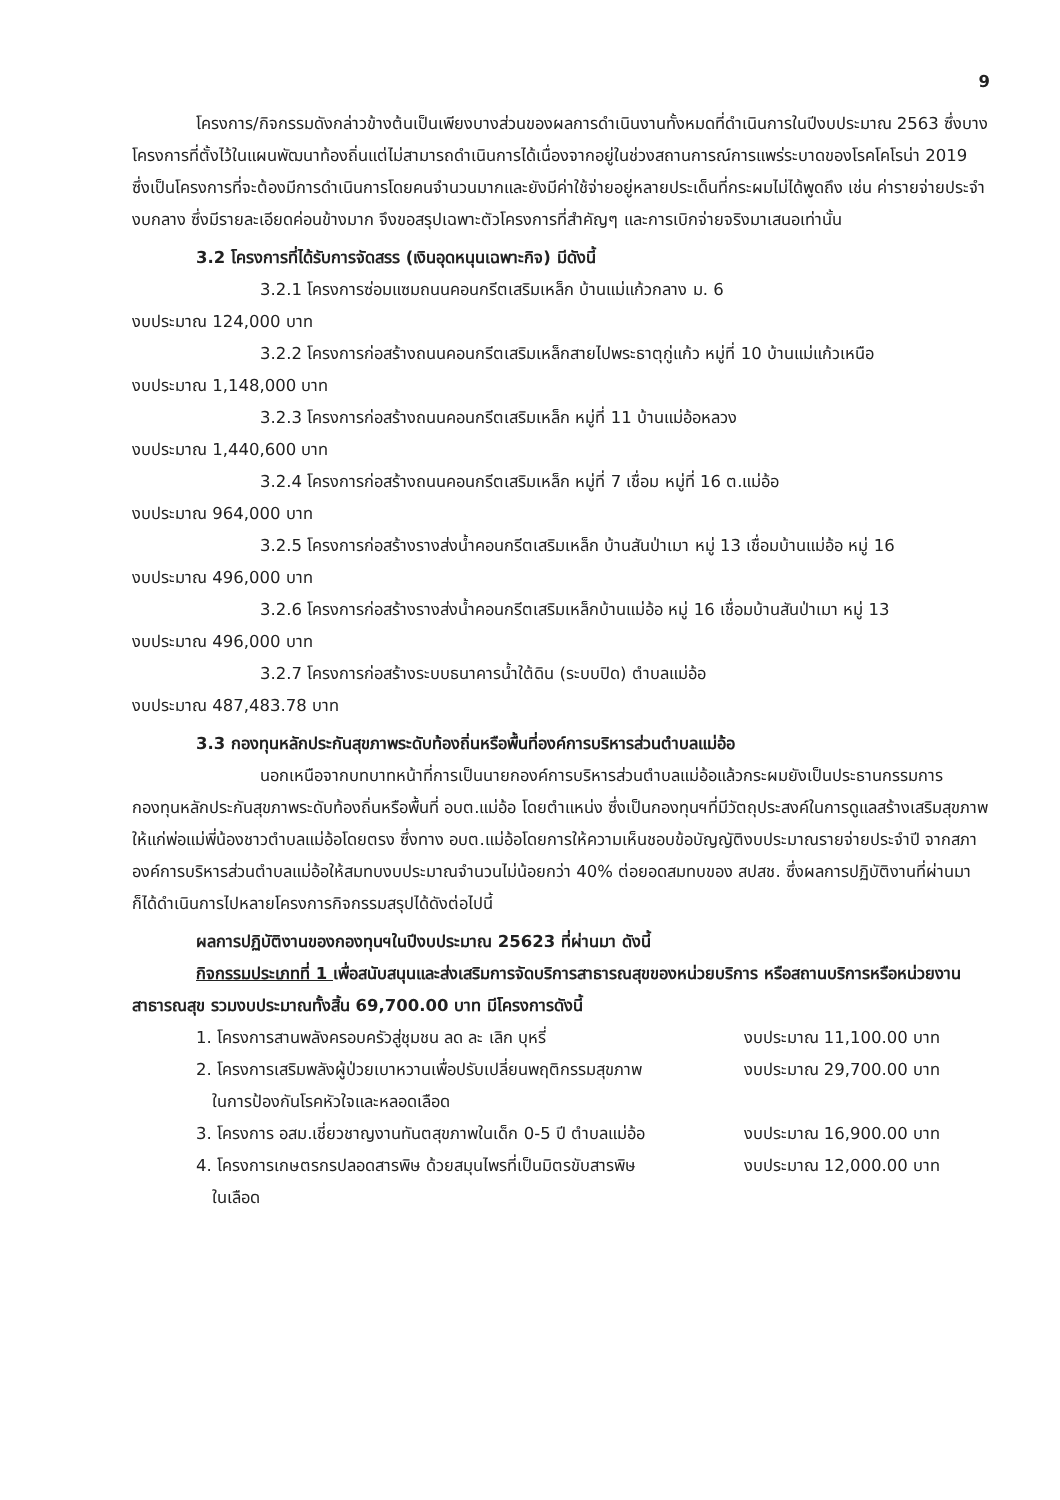9
โครงการ/กิจกรรมดังกล่าวข้างต้นเป็นเพียงบางส่วนของผลการดำเนินงานทั้งหมดที่ดำเนินการในปีงบประมาณ 2563 ซึ่งบางโครงการที่ตั้งไว้ในแผนพัฒนาท้องถิ่นแต่ไม่สามารถดำเนินการได้เนื่องจากอยู่ในช่วงสถานการณ์การแพร่ระบาดของโรคโคโรน่า 2019 ซึ่งเป็นโครงการที่จะต้องมีการดำเนินการโดยคนจำนวนมากและยังมีค่าใช้จ่ายอยู่หลายประเด็นที่กระผมไม่ได้พูดถึง เช่น ค่ารายจ่ายประจำ งบกลาง ซึ่งมีรายละเอียดค่อนข้างมาก จึงขอสรุปเฉพาะตัวโครงการที่สำคัญๆ และการเบิกจ่ายจริงมาเสนอเท่านั้น
3.2 โครงการที่ได้รับการจัดสรร (เงินอุดหนุนเฉพาะกิจ) มีดังนี้
3.2.1 โครงการซ่อมแซมถนนคอนกรีตเสริมเหล็ก บ้านแม่แก้วกลาง ม. 6
งบประมาณ 124,000 บาท
3.2.2 โครงการก่อสร้างถนนคอนกรีตเสริมเหล็กสายไปพระธาตุกู่แก้ว หมู่ที่ 10 บ้านแม่แก้วเหนือ
งบประมาณ 1,148,000 บาท
3.2.3 โครงการก่อสร้างถนนคอนกรีตเสริมเหล็ก หมู่ที่ 11 บ้านแม่อ้อหลวง
งบประมาณ 1,440,600 บาท
3.2.4 โครงการก่อสร้างถนนคอนกรีตเสริมเหล็ก หมู่ที่ 7 เชื่อม หมู่ที่ 16 ต.แม่อ้อ
งบประมาณ 964,000 บาท
3.2.5 โครงการก่อสร้างรางส่งน้ำคอนกรีตเสริมเหล็ก บ้านสันป่าเมา หมู่ 13 เชื่อมบ้านแม่อ้อ หมู่ 16
งบประมาณ 496,000 บาท
3.2.6 โครงการก่อสร้างรางส่งน้ำคอนกรีตเสริมเหล็กบ้านแม่อ้อ หมู่ 16 เชื่อมบ้านสันป่าเมา หมู่ 13
งบประมาณ 496,000 บาท
3.2.7 โครงการก่อสร้างระบบธนาคารน้ำใต้ดิน (ระบบปิด) ตำบลแม่อ้อ
งบประมาณ 487,483.78 บาท
3.3 กองทุนหลักประกันสุขภาพระดับท้องถิ่นหรือพื้นที่องค์การบริหารส่วนตำบลแม่อ้อ
นอกเหนือจากบทบาทหน้าที่การเป็นนายกองค์การบริหารส่วนตำบลแม่อ้อแล้วกระผมยังเป็นประธานกรรมการกองทุนหลักประกันสุขภาพระดับท้องถิ่นหรือพื้นที่ อบต.แม่อ้อ โดยตำแหน่ง ซึ่งเป็นกองทุนฯที่มีวัตถุประสงค์ในการดูแลสร้างเสริมสุขภาพให้แก่พ่อแม่พี่น้องชาวตำบลแม่อ้อโดยตรง ซึ่งทาง อบต.แม่อ้อโดยการให้ความเห็นชอบข้อบัญญัติงบประมาณรายจ่ายประจำปี จากสภาองค์การบริหารส่วนตำบลแม่อ้อให้สมทบงบประมาณจำนวนไม่น้อยกว่า 40% ต่อยอดสมทบของ สปสช. ซึ่งผลการปฏิบัติงานที่ผ่านมาก็ได้ดำเนินการไปหลายโครงการกิจกรรมสรุปได้ดังต่อไปนี้
ผลการปฏิบัติงานของกองทุนฯในปีงบประมาณ 25623 ที่ผ่านมา ดังนี้
กิจกรรมประเภทที่ 1 เพื่อสนับสนุนและส่งเสริมการจัดบริการสาธารณสุขของหน่วยบริการ หรือสถานบริการหรือหน่วยงานสาธารณสุข รวมงบประมาณทั้งสิ้น 69,700.00 บาท มีโครงการดังนี้
1. โครงการสานพลังครอบครัวสู่ชุมชน ลด ละ เลิก บุหรี่ งบประมาณ 11,100.00 บาท
2. โครงการเสริมพลังผู้ป่วยเบาหวานเพื่อปรับเปลี่ยนพฤติกรรมสุขภาพ งบประมาณ 29,700.00 บาท
ในการป้องกันโรคหัวใจและหลอดเลือด
3. โครงการ อสม.เชี่ยวชาญงานทันตสุขภาพในเด็ก 0-5 ปี ตำบลแม่อ้อ งบประมาณ 16,900.00 บาท
4. โครงการเกษตรกรปลอดสารพิษ ด้วยสมุนไพรที่เป็นมิตรขับสารพิษ งบประมาณ 12,000.00 บาท
ในเลือด